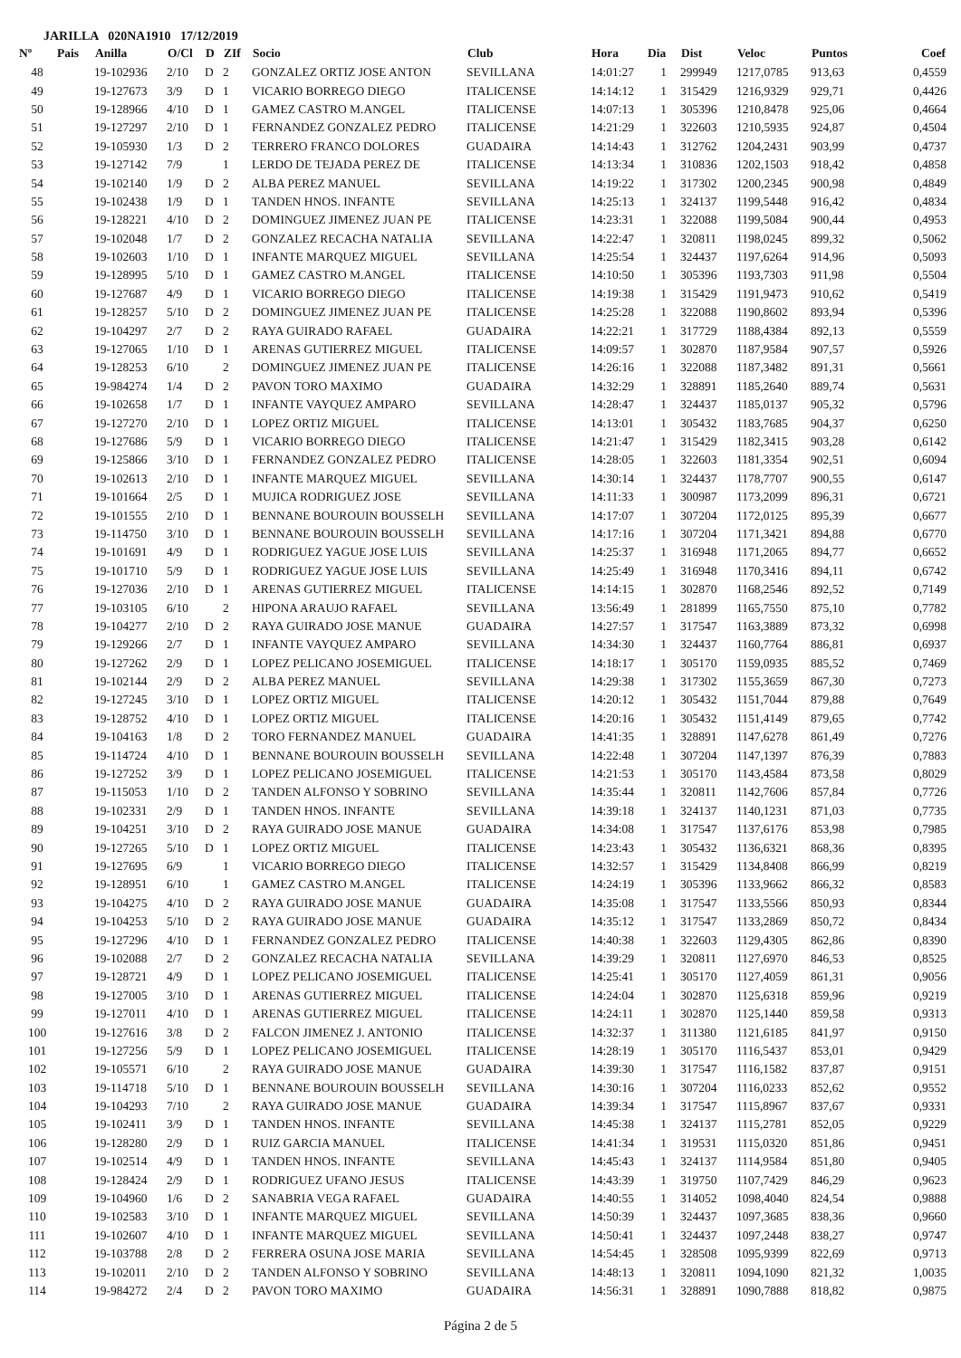JARILLA 020NA1910 17/12/2019
| Nº | Pais | Anilla | O/Cl | D | ZIf | Socio | Club | Hora | Dia | Dist | Veloc | Puntos | Coef |
| --- | --- | --- | --- | --- | --- | --- | --- | --- | --- | --- | --- | --- | --- |
| 48 | | 19-102936 | 2/10 | D | 2 | GONZALEZ ORTIZ JOSE ANTON | SEVILLANA | 14:01:27 | 1 | 299949 | 1217,0785 | 913,63 | 0,4559 |
| 49 | | 19-127673 | 3/9 | D | 1 | VICARIO BORREGO DIEGO | ITALICENSE | 14:14:12 | 1 | 315429 | 1216,9329 | 929,71 | 0,4426 |
| 50 | | 19-128966 | 4/10 | D | 1 | GAMEZ CASTRO M.ANGEL | ITALICENSE | 14:07:13 | 1 | 305396 | 1210,8478 | 925,06 | 0,4664 |
| 51 | | 19-127297 | 2/10 | D | 1 | FERNANDEZ GONZALEZ PEDRO | ITALICENSE | 14:21:29 | 1 | 322603 | 1210,5935 | 924,87 | 0,4504 |
| 52 | | 19-105930 | 1/3 | D | 2 | TERRERO FRANCO DOLORES | GUADAIRA | 14:14:43 | 1 | 312762 | 1204,2431 | 903,99 | 0,4737 |
| 53 | | 19-127142 | 7/9 | | 1 | LERDO DE TEJADA PEREZ DE | ITALICENSE | 14:13:34 | 1 | 310836 | 1202,1503 | 918,42 | 0,4858 |
| 54 | | 19-102140 | 1/9 | D | 2 | ALBA PEREZ MANUEL | SEVILLANA | 14:19:22 | 1 | 317302 | 1200,2345 | 900,98 | 0,4849 |
| 55 | | 19-102438 | 1/9 | D | 1 | TANDEN HNOS. INFANTE | SEVILLANA | 14:25:13 | 1 | 324137 | 1199,5448 | 916,42 | 0,4834 |
| 56 | | 19-128221 | 4/10 | D | 2 | DOMINGUEZ JIMENEZ JUAN PE | ITALICENSE | 14:23:31 | 1 | 322088 | 1199,5084 | 900,44 | 0,4953 |
| 57 | | 19-102048 | 1/7 | D | 2 | GONZALEZ RECACHA NATALIA | SEVILLANA | 14:22:47 | 1 | 320811 | 1198,0245 | 899,32 | 0,5062 |
| 58 | | 19-102603 | 1/10 | D | 1 | INFANTE MARQUEZ MIGUEL | SEVILLANA | 14:25:54 | 1 | 324437 | 1197,6264 | 914,96 | 0,5093 |
| 59 | | 19-128995 | 5/10 | D | 1 | GAMEZ CASTRO M.ANGEL | ITALICENSE | 14:10:50 | 1 | 305396 | 1193,7303 | 911,98 | 0,5504 |
| 60 | | 19-127687 | 4/9 | D | 1 | VICARIO BORREGO DIEGO | ITALICENSE | 14:19:38 | 1 | 315429 | 1191,9473 | 910,62 | 0,5419 |
| 61 | | 19-128257 | 5/10 | D | 2 | DOMINGUEZ JIMENEZ JUAN PE | ITALICENSE | 14:25:28 | 1 | 322088 | 1190,8602 | 893,94 | 0,5396 |
| 62 | | 19-104297 | 2/7 | D | 2 | RAYA GUIRADO RAFAEL | GUADAIRA | 14:22:21 | 1 | 317729 | 1188,4384 | 892,13 | 0,5559 |
| 63 | | 19-127065 | 1/10 | D | 1 | ARENAS GUTIERREZ MIGUEL | ITALICENSE | 14:09:57 | 1 | 302870 | 1187,9584 | 907,57 | 0,5926 |
| 64 | | 19-128253 | 6/10 | | 2 | DOMINGUEZ JIMENEZ JUAN PE | ITALICENSE | 14:26:16 | 1 | 322088 | 1187,3482 | 891,31 | 0,5661 |
| 65 | | 19-984274 | 1/4 | D | 2 | PAVON TORO MAXIMO | GUADAIRA | 14:32:29 | 1 | 328891 | 1185,2640 | 889,74 | 0,5631 |
| 66 | | 19-102658 | 1/7 | D | 1 | INFANTE VAYQUEZ AMPARO | SEVILLANA | 14:28:47 | 1 | 324437 | 1185,0137 | 905,32 | 0,5796 |
| 67 | | 19-127270 | 2/10 | D | 1 | LOPEZ ORTIZ MIGUEL | ITALICENSE | 14:13:01 | 1 | 305432 | 1183,7685 | 904,37 | 0,6250 |
| 68 | | 19-127686 | 5/9 | D | 1 | VICARIO BORREGO DIEGO | ITALICENSE | 14:21:47 | 1 | 315429 | 1182,3415 | 903,28 | 0,6142 |
| 69 | | 19-125866 | 3/10 | D | 1 | FERNANDEZ GONZALEZ PEDRO | ITALICENSE | 14:28:05 | 1 | 322603 | 1181,3354 | 902,51 | 0,6094 |
| 70 | | 19-102613 | 2/10 | D | 1 | INFANTE MARQUEZ MIGUEL | SEVILLANA | 14:30:14 | 1 | 324437 | 1178,7707 | 900,55 | 0,6147 |
| 71 | | 19-101664 | 2/5 | D | 1 | MUJICA RODRIGUEZ JOSE | SEVILLANA | 14:11:33 | 1 | 300987 | 1173,2099 | 896,31 | 0,6721 |
| 72 | | 19-101555 | 2/10 | D | 1 | BENNANE BOUROUIN BOUSSELH | SEVILLANA | 14:17:07 | 1 | 307204 | 1172,0125 | 895,39 | 0,6677 |
| 73 | | 19-114750 | 3/10 | D | 1 | BENNANE BOUROUIN BOUSSELH | SEVILLANA | 14:17:16 | 1 | 307204 | 1171,3421 | 894,88 | 0,6770 |
| 74 | | 19-101691 | 4/9 | D | 1 | RODRIGUEZ YAGUE JOSE LUIS | SEVILLANA | 14:25:37 | 1 | 316948 | 1171,2065 | 894,77 | 0,6652 |
| 75 | | 19-101710 | 5/9 | D | 1 | RODRIGUEZ YAGUE JOSE LUIS | SEVILLANA | 14:25:49 | 1 | 316948 | 1170,3416 | 894,11 | 0,6742 |
| 76 | | 19-127036 | 2/10 | D | 1 | ARENAS GUTIERREZ MIGUEL | ITALICENSE | 14:14:15 | 1 | 302870 | 1168,2546 | 892,52 | 0,7149 |
| 77 | | 19-103105 | 6/10 | | 2 | HIPONA ARAUJO RAFAEL | SEVILLANA | 13:56:49 | 1 | 281899 | 1165,7550 | 875,10 | 0,7782 |
| 78 | | 19-104277 | 2/10 | D | 2 | RAYA GUIRADO JOSE MANUE | GUADAIRA | 14:27:57 | 1 | 317547 | 1163,3889 | 873,32 | 0,6998 |
| 79 | | 19-129266 | 2/7 | D | 1 | INFANTE VAYQUEZ AMPARO | SEVILLANA | 14:34:30 | 1 | 324437 | 1160,7764 | 886,81 | 0,6937 |
| 80 | | 19-127262 | 2/9 | D | 1 | LOPEZ PELICANO JOSEMIGUEL | ITALICENSE | 14:18:17 | 1 | 305170 | 1159,0935 | 885,52 | 0,7469 |
| 81 | | 19-102144 | 2/9 | D | 2 | ALBA PEREZ MANUEL | SEVILLANA | 14:29:38 | 1 | 317302 | 1155,3659 | 867,30 | 0,7273 |
| 82 | | 19-127245 | 3/10 | D | 1 | LOPEZ ORTIZ MIGUEL | ITALICENSE | 14:20:12 | 1 | 305432 | 1151,7044 | 879,88 | 0,7649 |
| 83 | | 19-128752 | 4/10 | D | 1 | LOPEZ ORTIZ MIGUEL | ITALICENSE | 14:20:16 | 1 | 305432 | 1151,4149 | 879,65 | 0,7742 |
| 84 | | 19-104163 | 1/8 | D | 2 | TORO FERNANDEZ MANUEL | GUADAIRA | 14:41:35 | 1 | 328891 | 1147,6278 | 861,49 | 0,7276 |
| 85 | | 19-114724 | 4/10 | D | 1 | BENNANE BOUROUIN BOUSSELH | SEVILLANA | 14:22:48 | 1 | 307204 | 1147,1397 | 876,39 | 0,7883 |
| 86 | | 19-127252 | 3/9 | D | 1 | LOPEZ PELICANO JOSEMIGUEL | ITALICENSE | 14:21:53 | 1 | 305170 | 1143,4584 | 873,58 | 0,8029 |
| 87 | | 19-115053 | 1/10 | D | 2 | TANDEN ALFONSO Y SOBRINO | SEVILLANA | 14:35:44 | 1 | 320811 | 1142,7606 | 857,84 | 0,7726 |
| 88 | | 19-102331 | 2/9 | D | 1 | TANDEN HNOS. INFANTE | SEVILLANA | 14:39:18 | 1 | 324137 | 1140,1231 | 871,03 | 0,7735 |
| 89 | | 19-104251 | 3/10 | D | 2 | RAYA GUIRADO JOSE MANUE | GUADAIRA | 14:34:08 | 1 | 317547 | 1137,6176 | 853,98 | 0,7985 |
| 90 | | 19-127265 | 5/10 | D | 1 | LOPEZ ORTIZ MIGUEL | ITALICENSE | 14:23:43 | 1 | 305432 | 1136,6321 | 868,36 | 0,8395 |
| 91 | | 19-127695 | 6/9 | | 1 | VICARIO BORREGO DIEGO | ITALICENSE | 14:32:57 | 1 | 315429 | 1134,8408 | 866,99 | 0,8219 |
| 92 | | 19-128951 | 6/10 | | 1 | GAMEZ CASTRO M.ANGEL | ITALICENSE | 14:24:19 | 1 | 305396 | 1133,9662 | 866,32 | 0,8583 |
| 93 | | 19-104275 | 4/10 | D | 2 | RAYA GUIRADO JOSE MANUE | GUADAIRA | 14:35:08 | 1 | 317547 | 1133,5566 | 850,93 | 0,8344 |
| 94 | | 19-104253 | 5/10 | D | 2 | RAYA GUIRADO JOSE MANUE | GUADAIRA | 14:35:12 | 1 | 317547 | 1133,2869 | 850,72 | 0,8434 |
| 95 | | 19-127296 | 4/10 | D | 1 | FERNANDEZ GONZALEZ PEDRO | ITALICENSE | 14:40:38 | 1 | 322603 | 1129,4305 | 862,86 | 0,8390 |
| 96 | | 19-102088 | 2/7 | D | 2 | GONZALEZ RECACHA NATALIA | SEVILLANA | 14:39:29 | 1 | 320811 | 1127,6970 | 846,53 | 0,8525 |
| 97 | | 19-128721 | 4/9 | D | 1 | LOPEZ PELICANO JOSEMIGUEL | ITALICENSE | 14:25:41 | 1 | 305170 | 1127,4059 | 861,31 | 0,9056 |
| 98 | | 19-127005 | 3/10 | D | 1 | ARENAS GUTIERREZ MIGUEL | ITALICENSE | 14:24:04 | 1 | 302870 | 1125,6318 | 859,96 | 0,9219 |
| 99 | | 19-127011 | 4/10 | D | 1 | ARENAS GUTIERREZ MIGUEL | ITALICENSE | 14:24:11 | 1 | 302870 | 1125,1440 | 859,58 | 0,9313 |
| 100 | | 19-127616 | 3/8 | D | 2 | FALCON JIMENEZ J. ANTONIO | ITALICENSE | 14:32:37 | 1 | 311380 | 1121,6185 | 841,97 | 0,9150 |
| 101 | | 19-127256 | 5/9 | D | 1 | LOPEZ PELICANO JOSEMIGUEL | ITALICENSE | 14:28:19 | 1 | 305170 | 1116,5437 | 853,01 | 0,9429 |
| 102 | | 19-105571 | 6/10 | | 2 | RAYA GUIRADO JOSE MANUE | GUADAIRA | 14:39:30 | 1 | 317547 | 1116,1582 | 837,87 | 0,9151 |
| 103 | | 19-114718 | 5/10 | D | 1 | BENNANE BOUROUIN BOUSSELH | SEVILLANA | 14:30:16 | 1 | 307204 | 1116,0233 | 852,62 | 0,9552 |
| 104 | | 19-104293 | 7/10 | | 2 | RAYA GUIRADO JOSE MANUE | GUADAIRA | 14:39:34 | 1 | 317547 | 1115,8967 | 837,67 | 0,9331 |
| 105 | | 19-102411 | 3/9 | D | 1 | TANDEN HNOS. INFANTE | SEVILLANA | 14:45:38 | 1 | 324137 | 1115,2781 | 852,05 | 0,9229 |
| 106 | | 19-128280 | 2/9 | D | 1 | RUIZ GARCIA MANUEL | ITALICENSE | 14:41:34 | 1 | 319531 | 1115,0320 | 851,86 | 0,9451 |
| 107 | | 19-102514 | 4/9 | D | 1 | TANDEN HNOS. INFANTE | SEVILLANA | 14:45:43 | 1 | 324137 | 1114,9584 | 851,80 | 0,9405 |
| 108 | | 19-128424 | 2/9 | D | 1 | RODRIGUEZ UFANO JESUS | ITALICENSE | 14:43:39 | 1 | 319750 | 1107,7429 | 846,29 | 0,9623 |
| 109 | | 19-104960 | 1/6 | D | 2 | SANABRIA VEGA RAFAEL | GUADAIRA | 14:40:55 | 1 | 314052 | 1098,4040 | 824,54 | 0,9888 |
| 110 | | 19-102583 | 3/10 | D | 1 | INFANTE MARQUEZ MIGUEL | SEVILLANA | 14:50:39 | 1 | 324437 | 1097,3685 | 838,36 | 0,9660 |
| 111 | | 19-102607 | 4/10 | D | 1 | INFANTE MARQUEZ MIGUEL | SEVILLANA | 14:50:41 | 1 | 324437 | 1097,2448 | 838,27 | 0,9747 |
| 112 | | 19-103788 | 2/8 | D | 2 | FERRERA OSUNA JOSE MARIA | SEVILLANA | 14:54:45 | 1 | 328508 | 1095,9399 | 822,69 | 0,9713 |
| 113 | | 19-102011 | 2/10 | D | 2 | TANDEN ALFONSO Y SOBRINO | SEVILLANA | 14:48:13 | 1 | 320811 | 1094,1090 | 821,32 | 1,0035 |
| 114 | | 19-984272 | 2/4 | D | 2 | PAVON TORO MAXIMO | GUADAIRA | 14:56:31 | 1 | 328891 | 1090,7888 | 818,82 | 0,9875 |
Página 2 de 5